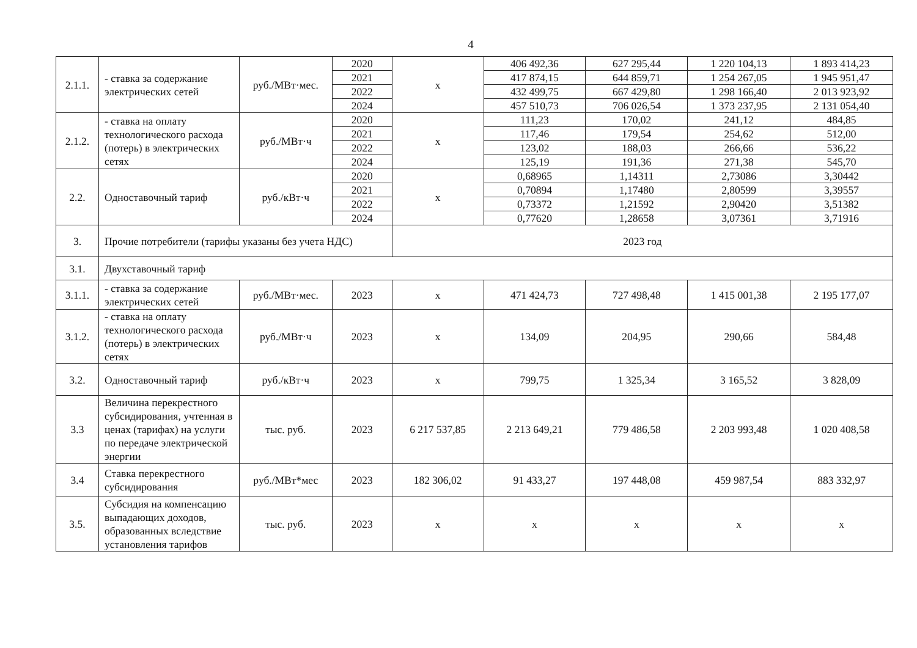4
| 2.1.1. | - ставка за содержание электрических сетей | руб./МВт·мес. | 2020 | х | 406 492,36 | 627 295,44 | 1 220 104,13 | 1 893 414,23 |
| | | | 2021 | | 417 874,15 | 644 859,71 | 1 254 267,05 | 1 945 951,47 |
| | | | 2022 | | 432 499,75 | 667 429,80 | 1 298 166,40 | 2 013 923,92 |
| | | | 2024 | | 457 510,73 | 706 026,54 | 1 373 237,95 | 2 131 054,40 |
| 2.1.2. | - ставка на оплату технологического расхода (потерь) в электрических сетях | руб./МВт·ч | 2020 | х | 111,23 | 170,02 | 241,12 | 484,85 |
| | | | 2021 | | 117,46 | 179,54 | 254,62 | 512,00 |
| | | | 2022 | | 123,02 | 188,03 | 266,66 | 536,22 |
| | | | 2024 | | 125,19 | 191,36 | 271,38 | 545,70 |
| 2.2. | Одноставочный тариф | руб./кВт·ч | 2020 | х | 0,68965 | 1,14311 | 2,73086 | 3,30442 |
| | | | 2021 | | 0,70894 | 1,17480 | 2,80599 | 3,39557 |
| | | | 2022 | | 0,73372 | 1,21592 | 2,90420 | 3,51382 |
| | | | 2024 | | 0,77620 | 1,28658 | 3,07361 | 3,71916 |
| 3. | Прочие потребители (тарифы указаны без учета НДС) | | | 2023 год | | | | |
| 3.1. | Двухставочный тариф | | | | | | | |
| 3.1.1. | - ставка за содержание электрических сетей | руб./МВт·мес. | 2023 | х | 471 424,73 | 727 498,48 | 1 415 001,38 | 2 195 177,07 |
| 3.1.2. | - ставка на оплату технологического расхода (потерь) в электрических сетях | руб./МВт·ч | 2023 | х | 134,09 | 204,95 | 290,66 | 584,48 |
| 3.2. | Одноставочный тариф | руб./кВт·ч | 2023 | х | 799,75 | 1 325,34 | 3 165,52 | 3 828,09 |
| 3.3 | Величина перекрестного субсидирования, учтенная в ценах (тарифах) на услуги по передаче электрической энергии | тыс. руб. | 2023 | 6 217 537,85 | 2 213 649,21 | 779 486,58 | 2 203 993,48 | 1 020 408,58 |
| 3.4 | Ставка перекрестного субсидирования | руб./МВт*мес | 2023 | 182 306,02 | 91 433,27 | 197 448,08 | 459 987,54 | 883 332,97 |
| 3.5. | Субсидия на компенсацию выпадающих доходов, образованных вследствие установления тарифов | тыс. руб. | 2023 | х | х | х | х | х |